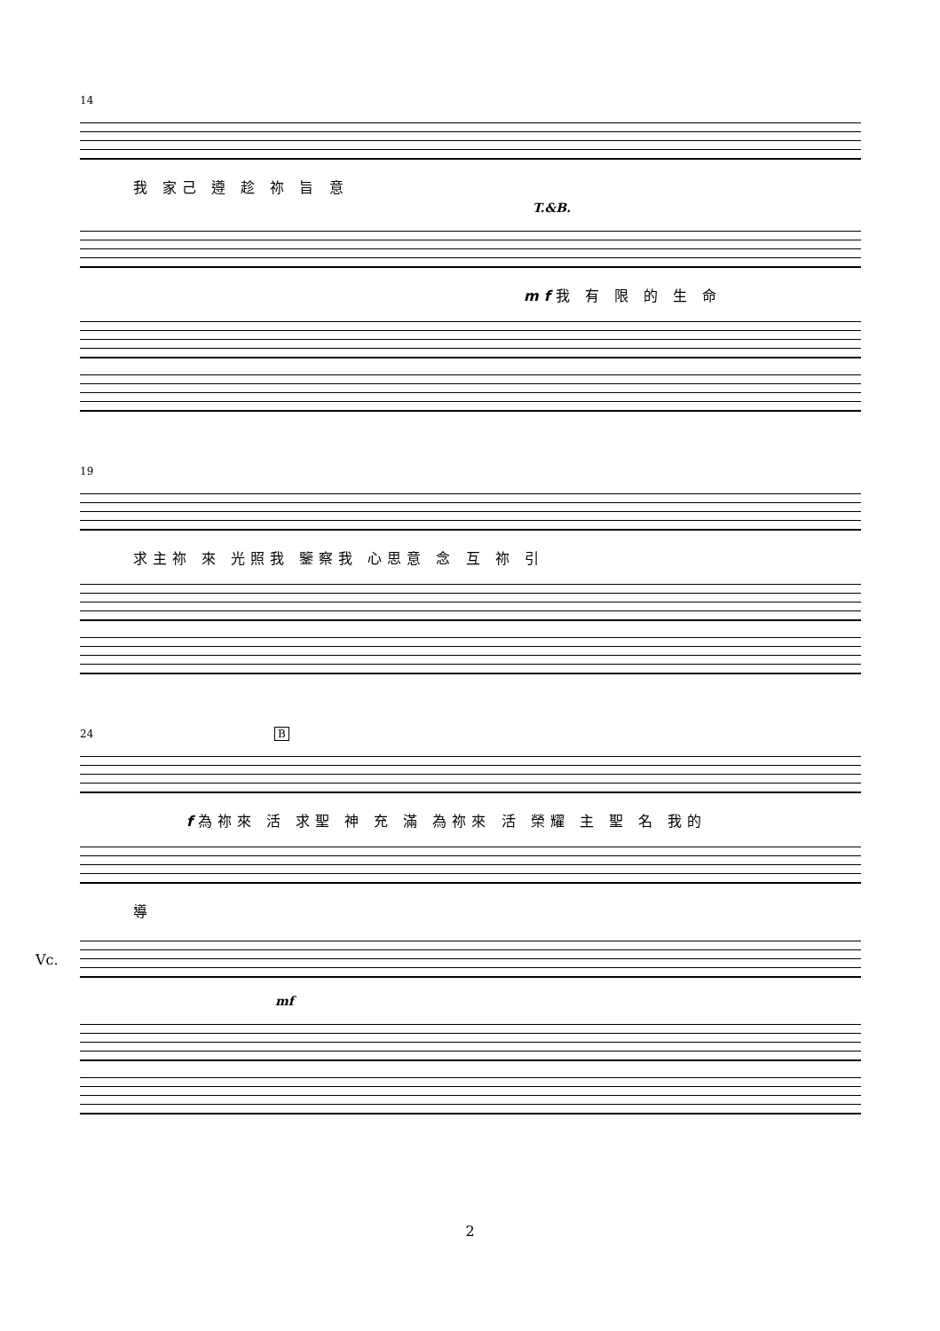14
我 家己 遵 趁 祢 旨 意
T.&B.
mf我 有 限 的 生 命
19
求主祢 來 光照我 鑒察我 心思意 念 互 祢 引
24 B
f為祢來 活 求聖 神 充 滿 為祢來 活 榮耀 主 聖 名 我的
導
Vc.
mf
2